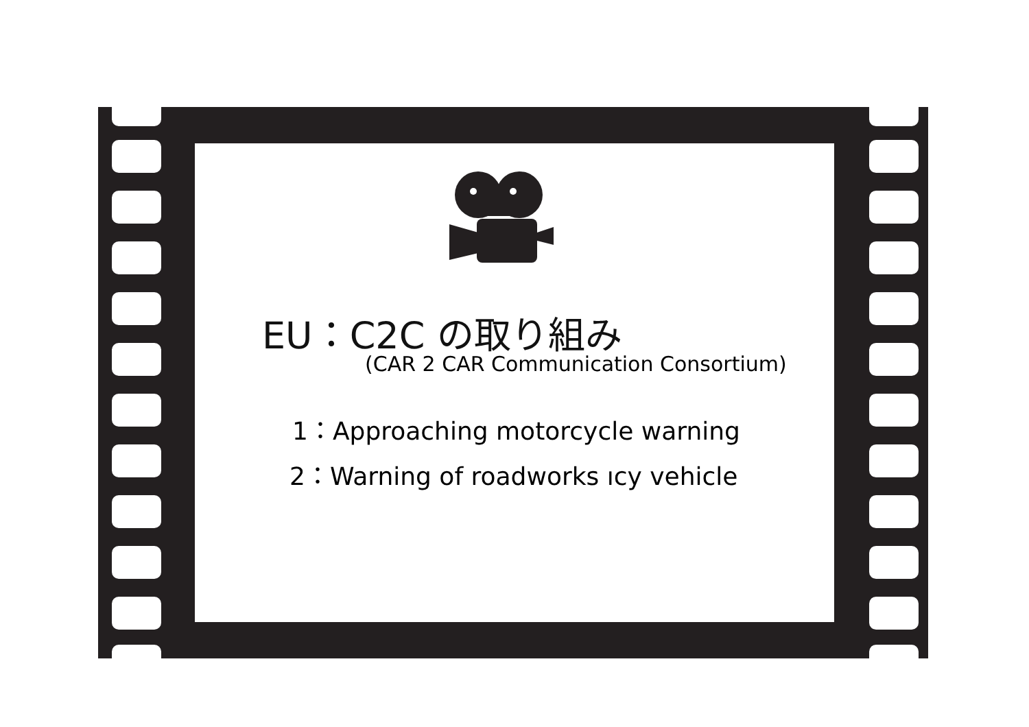EU：C2C の取り組み
(CAR 2 CAR Communication Consortium)
1：Approaching motorcycle warning
2：Warning of roadworks ıcy vehicle